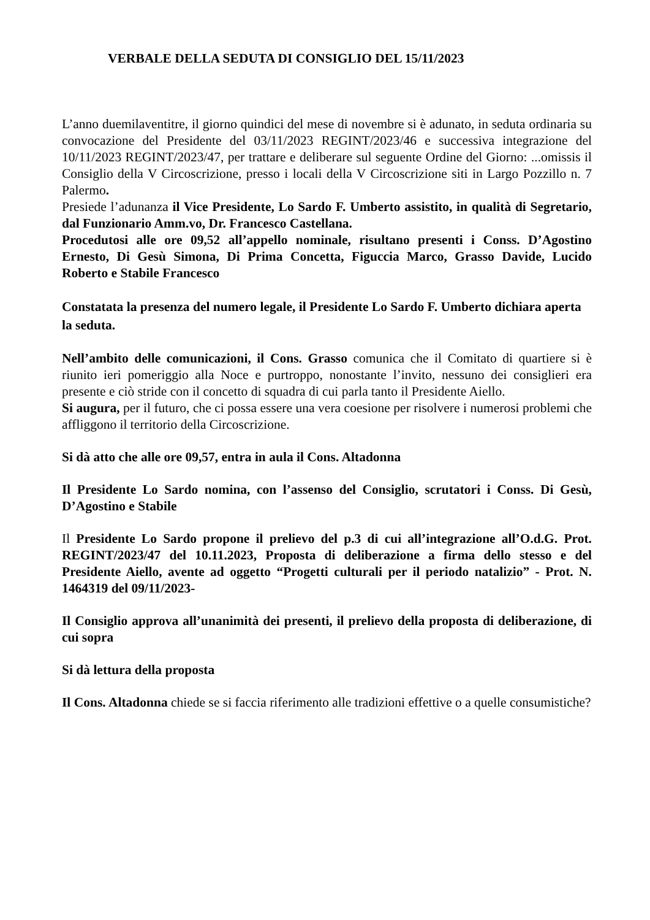VERBALE DELLA SEDUTA DI CONSIGLIO DEL 15/11/2023
L’anno duemilaventitre, il giorno quindici del mese di novembre si è adunato, in seduta ordinaria su convocazione del Presidente del 03/11/2023 REGINT/2023/46 e successiva integrazione del 10/11/2023 REGINT/2023/47, per trattare e deliberare sul seguente Ordine del Giorno: ...omissis il Consiglio della V Circoscrizione, presso i locali della V Circoscrizione siti in Largo Pozzillo n. 7 Palermo.
Presiede l’adunanza il Vice Presidente, Lo Sardo F. Umberto assistito, in qualità di Segretario, dal Funzionario Amm.vo, Dr. Francesco Castellana.
Procedutosi alle ore 09,52 all’appello nominale, risultano presenti i Conss. D’Agostino Ernesto, Di Gesù Simona, Di Prima Concetta, Figuccia Marco, Grasso Davide, Lucido Roberto e Stabile Francesco
Constatata la presenza del numero legale, il Presidente Lo Sardo F. Umberto dichiara aperta la seduta.
Nell’ambito delle comunicazioni, il Cons. Grasso comunica che il Comitato di quartiere si è riunito ieri pomeriggio alla Noce e purtroppo, nonostante l’invito, nessuno dei consiglieri era presente e ciò stride con il concetto di squadra di cui parla tanto il Presidente Aiello.
Si augura, per il futuro, che ci possa essere una vera coesione per risolvere i numerosi problemi che affliggono il territorio della Circoscrizione.
Si dà atto che alle ore 09,57, entra in aula il Cons. Altadonna
Il Presidente Lo Sardo nomina, con l’assenso del Consiglio, scrutatori i Conss. Di Gesù, D’Agostino e Stabile
Il Presidente Lo Sardo propone il prelievo del p.3 di cui all’integrazione all’O.d.G. Prot. REGINT/2023/47 del 10.11.2023, Proposta di deliberazione a firma dello stesso e del Presidente Aiello, avente ad oggetto “Progetti culturali per il periodo natalizio” - Prot. N. 1464319 del 09/11/2023-
Il Consiglio approva all’unanimità dei presenti, il prelievo della proposta di deliberazione, di cui sopra
Si dà lettura della proposta
Il Cons. Altadonna chiede se si faccia riferimento alle tradizioni effettive o a quelle consumistiche?